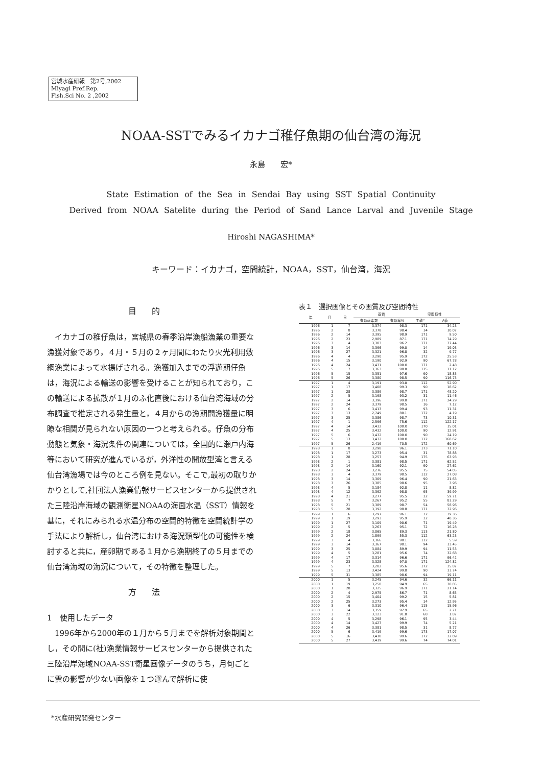宮城水産研報　第2号,2002
Miyagi Pref.Rep.
Fish.Sci No. 2 ,2002
NOAA-SSTでみるイカナゴ稚仔魚期の仙台湾の海況
永島　　宏*
State Estimation of the Sea in Sendai Bay using SST Spatial Continuity
Derived from NOAA Satelite during the Period of Sand Lance Larval and Juvenile Stage
Hiroshi NAGASHIMA*
キーワード：イカナゴ，空間統計，NOAA，SST，仙台湾，海況
目的
イカナゴの稚仔魚は，宮城県の春季沿岸漁船漁業の重要な漁獲対象であり，４月・５月の２ヶ月間にわたり火光利用敷網漁業によって水揚げされる。漁獲加入までの浮遊期仔魚は，海況による輸送の影響を受けることが知られており，この輸送による拡散が１月のふ化直後における仙台湾海域の分布調査で推定される発生量と，４月からの漁期間漁獲量に明瞭な相関が見られない原因の一つと考えられる。仔魚の分布動態と気象・海況条件の関連については，全国的に瀬戸内海等において研究が進んでいるが，外洋性の開放型湾と言える仙台湾漁場では今のところ例を見ない。そこで,最初の取りかかりとして,社団法人漁業情報サービスセンターから提供された三陸沿岸海域の観測衛星NOAAの海面水温（SST）情報を基に，それにみられる水温分布の空間的特徴を空間統計学の手法により解析し，仙台湾における海況類型化の可能性を検討すると共に，産卵期である１月から漁期終了の５月までの仙台湾海域の海況について，その特徴を整理した。
方法
1　使用したデータ
1996年から2000年の１月から５月までを解析対象期間とし，その間に(社)漁業情報サービスセンターから提供された三陸沿岸海域NOAA-SST衛星画像データのうち，月旬ごとに雲の影響が少ない画像を１つ選んで解析に使
表１　選択画像とその画質及び空間特性
| 年 | 月 | 日 | 画質 | | 空間特性 | |
| --- | --- | --- | --- | --- | --- | --- |
| | | | 有効画素数 | 有効率% | 主軸° | A値 |
| 1996 | 1 | 7 | 3,374 | 98.3 | 171 | 34.23 |
| 1996 | 2 | 8 | 3,378 | 98.4 | 14 | 10.07 |
| 1996 | 2 | 14 | 3,395 | 98.9 | 171 | 9.50 |
| 1996 | 2 | 23 | 2,989 | 87.1 | 171 | 74.29 |
| 1996 | 3 | 4 | 3,303 | 96.2 | 171 | 37.44 |
| 1996 | 3 | 14 | 3,396 | 99.0 | 14 | 19.03 |
| 1996 | 3 | 27 | 3,321 | 96.8 | 32 | 9.77 |
| 1996 | 4 | 4 | 3,290 | 95.9 | 172 | 25.53 |
| 1996 | 4 | 15 | 3,190 | 92.9 | 90 | 67.78 |
| 1996 | 4 | 24 | 3,431 | 100.0 | 171 | 2.48 |
| 1996 | 5 | 7 | 3,363 | 98.0 | 115 | 11.12 |
| 1996 | 5 | 15 | 3,351 | 97.6 | 90 | 18.85 |
| 1996 | 5 | 26 | 3,380 | 98.5 | 90 | 116.75 |
| 1997 | 1 | 4 | 3,191 | 93.0 | 112 | 52.90 |
| 1997 | 1 | 17 | 3,408 | 99.3 | 90 | 18.62 |
| 1997 | 1 | 28 | 3,389 | 98.7 | 171 | 48.20 |
| 1997 | 2 | 5 | 3,198 | 93.2 | 31 | 11.46 |
| 1997 | 2 | 14 | 3,396 | 99.0 | 171 | 24.29 |
| 1997 | 2 | 24 | 3,379 | 98.5 | 16 | 7.12 |
| 1997 | 3 | 6 | 3,413 | 99.4 | 93 | 11.31 |
| 1997 | 3 | 13 | 2,749 | 80.1 | 172 | 4.19 |
| 1997 | 3 | 25 | 3,386 | 98.7 | 73 | 10.31 |
| 1997 | 4 | 1 | 2,596 | 75.6 | 112 | 122.17 |
| 1997 | 4 | 14 | 3,432 | 100.0 | 170 | 15.01 |
| 1997 | 4 | 25 | 3,432 | 100.0 | 90 | 12.91 |
| 1997 | 5 | 6 | 3,432 | 100.0 | 90 | 24.19 |
| 1997 | 5 | 13 | 3,432 | 100.0 | 112 | 168.62 |
| 1997 | 5 | 26 | 2,419 | 70.5 | 172 | 60.69 |
| 1998 | 1 | 8 | 3,298 | 96.1 | 173 | 71.10 |
| 1998 | 1 | 17 | 3,273 | 95.4 | 31 | 78.88 |
| 1998 | 1 | 28 | 3,257 | 94.9 | 175 | 63.93 |
| 1998 | 2 | 1 | 3,381 | 98.5 | 171 | 62.52 |
| 1998 | 2 | 14 | 3,160 | 92.1 | 90 | 27.62 |
| 1998 | 2 | 24 | 3,276 | 95.5 | 75 | 54.05 |
| 1998 | 3 | 4 | 3,379 | 98.5 | 112 | 27.08 |
| 1998 | 3 | 14 | 3,309 | 96.4 | 90 | 21.63 |
| 1998 | 3 | 26 | 3,385 | 98.6 | 95 | 3.96 |
| 1998 | 4 | 5 | 3,184 | 92.8 | 11 | 8.82 |
| 1998 | 4 | 12 | 3,392 | 98.8 | 95 | 39.99 |
| 1998 | 4 | 21 | 3,277 | 95.5 | 32 | 59.71 |
| 1998 | 5 | 7 | 3,267 | 95.2 | 55 | 83.29 |
| 1998 | 5 | 21 | 3,389 | 98.7 | 54 | 58.96 |
| 1998 | 5 | 28 | 3,392 | 98.8 | 171 | 32.96 |
| 1999 | 1 | 6 | 3,297 | 96.1 | 32 | 39.36 |
| 1999 | 1 | 19 | 3,293 | 95.9 | 32 | 40.36 |
| 1999 | 1 | 27 | 3,109 | 90.6 | 71 | 19.49 |
| 1999 | 2 | 5 | 3,263 | 95.1 | 72 | 16.28 |
| 1999 | 2 | 18 | 3,065 | 89.3 | 113 | 21.80 |
| 1999 | 2 | 24 | 1,899 | 55.3 | 112 | 63.23 |
| 1999 | 3 | 4 | 3,366 | 98.1 | 112 | 5.59 |
| 1999 | 3 | 14 | 3,367 | 98.1 | 94 | 13.45 |
| 1999 | 3 | 25 | 3,084 | 89.9 | 94 | 11.53 |
| 1999 | 4 | 5 | 3,281 | 95.6 | 74 | 32.68 |
| 1999 | 4 | 17 | 3,314 | 96.6 | 171 | 96.42 |
| 1999 | 4 | 23 | 3,328 | 97.0 | 171 | 124.82 |
| 1999 | 5 | 7 | 3,282 | 95.6 | 172 | 35.87 |
| 1999 | 5 | 13 | 3,424 | 99.8 | 90 | 33.74 |
| 1999 | 5 | 31 | 3,385 | 98.6 | 94 | 19.11 |
| 2000 | 1 | 5 | 3,245 | 94.6 | 32 | 66.11 |
| 2000 | 1 | 19 | 3,258 | 94.9 | 65 | 30.85 |
| 2000 | 1 | 28 | 3,325 | 96.9 | 171 | 21.14 |
| 2000 | 2 | 4 | 2,975 | 86.7 | 71 | 8.65 |
| 2000 | 2 | 15 | 3,404 | 99.2 | 15 | 5.81 |
| 2000 | 2 | 25 | 3,273 | 95.4 | 14 | 12.95 |
| 2000 | 3 | 6 | 3,310 | 96.4 | 115 | 15.96 |
| 2000 | 3 | 14 | 3,359 | 97.9 | 65 | 2.71 |
| 2000 | 3 | 22 | 3,123 | 91.0 | 68 | 1.87 |
| 2000 | 4 | 5 | 3,298 | 96.1 | 95 | 3.44 |
| 2000 | 4 | 14 | 3,427 | 99.9 | 74 | 5.21 |
| 2000 | 4 | 26 | 3,381 | 98.5 | 31 | 8.77 |
| 2000 | 5 | 6 | 3,419 | 99.6 | 173 | 17.07 |
| 2000 | 5 | 16 | 3,418 | 99.6 | 172 | 32.09 |
| 2000 | 5 | 27 | 3,419 | 99.6 | 74 | 74.01 |
*水産研究開発センター